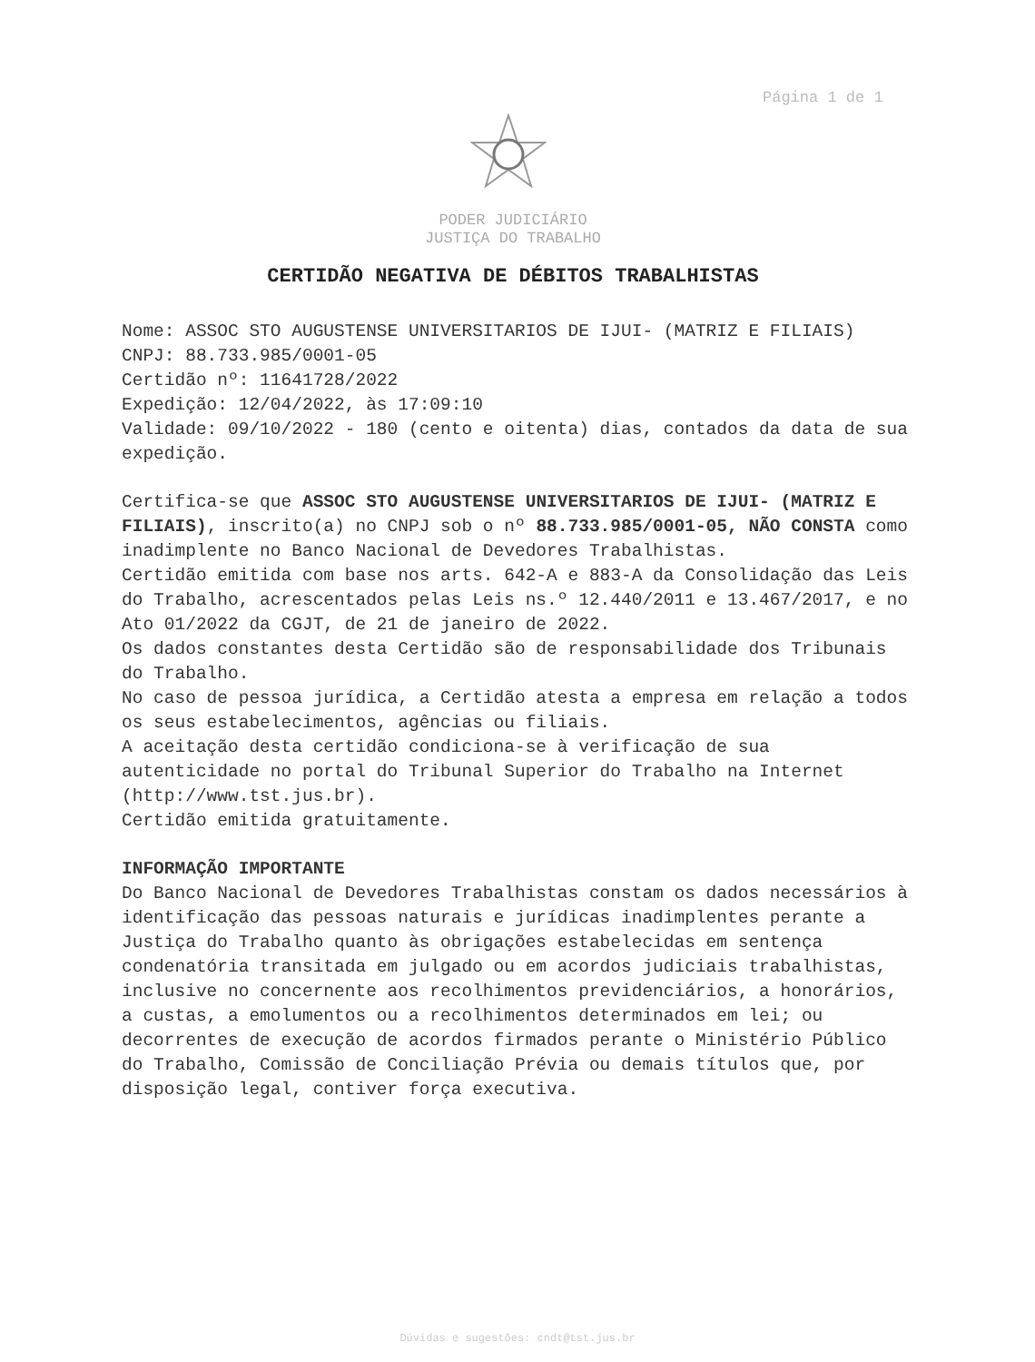Página 1 de 1
PODER JUDICIÁRIO
JUSTIÇA DO TRABALHO
CERTIDÃO NEGATIVA DE DÉBITOS TRABALHISTAS
Nome: ASSOC STO AUGUSTENSE UNIVERSITARIOS DE IJUI- (MATRIZ E FILIAIS)
CNPJ: 88.733.985/0001-05
Certidão nº: 11641728/2022
Expedição: 12/04/2022, às 17:09:10
Validade: 09/10/2022 - 180 (cento e oitenta) dias, contados da data de sua expedição.
Certifica-se que ASSOC STO AUGUSTENSE UNIVERSITARIOS DE IJUI- (MATRIZ E FILIAIS), inscrito(a) no CNPJ sob o nº 88.733.985/0001-05, NÃO CONSTA como inadimplente no Banco Nacional de Devedores Trabalhistas.
Certidão emitida com base nos arts. 642-A e 883-A da Consolidação das Leis do Trabalho, acrescentados pelas Leis ns.º 12.440/2011 e 13.467/2017, e no Ato 01/2022 da CGJT, de 21 de janeiro de 2022.
Os dados constantes desta Certidão são de responsabilidade dos Tribunais do Trabalho.
No caso de pessoa jurídica, a Certidão atesta a empresa em relação a todos os seus estabelecimentos, agências ou filiais.
A aceitação desta certidão condiciona-se à verificação de sua autenticidade no portal do Tribunal Superior do Trabalho na Internet (http://www.tst.jus.br).
Certidão emitida gratuitamente.
INFORMAÇÃO IMPORTANTE
Do Banco Nacional de Devedores Trabalhistas constam os dados necessários à identificação das pessoas naturais e jurídicas inadimplentes perante a Justiça do Trabalho quanto às obrigações estabelecidas em sentença condenatória transitada em julgado ou em acordos judiciais trabalhistas, inclusive no concernente aos recolhimentos previdenciários, a honorários, a custas, a emolumentos ou a recolhimentos determinados em lei; ou decorrentes de execução de acordos firmados perante o Ministério Público do Trabalho, Comissão de Conciliação Prévia ou demais títulos que, por disposição legal, contiver força executiva.
Dúvidas e sugestões: cndt@tst.jus.br